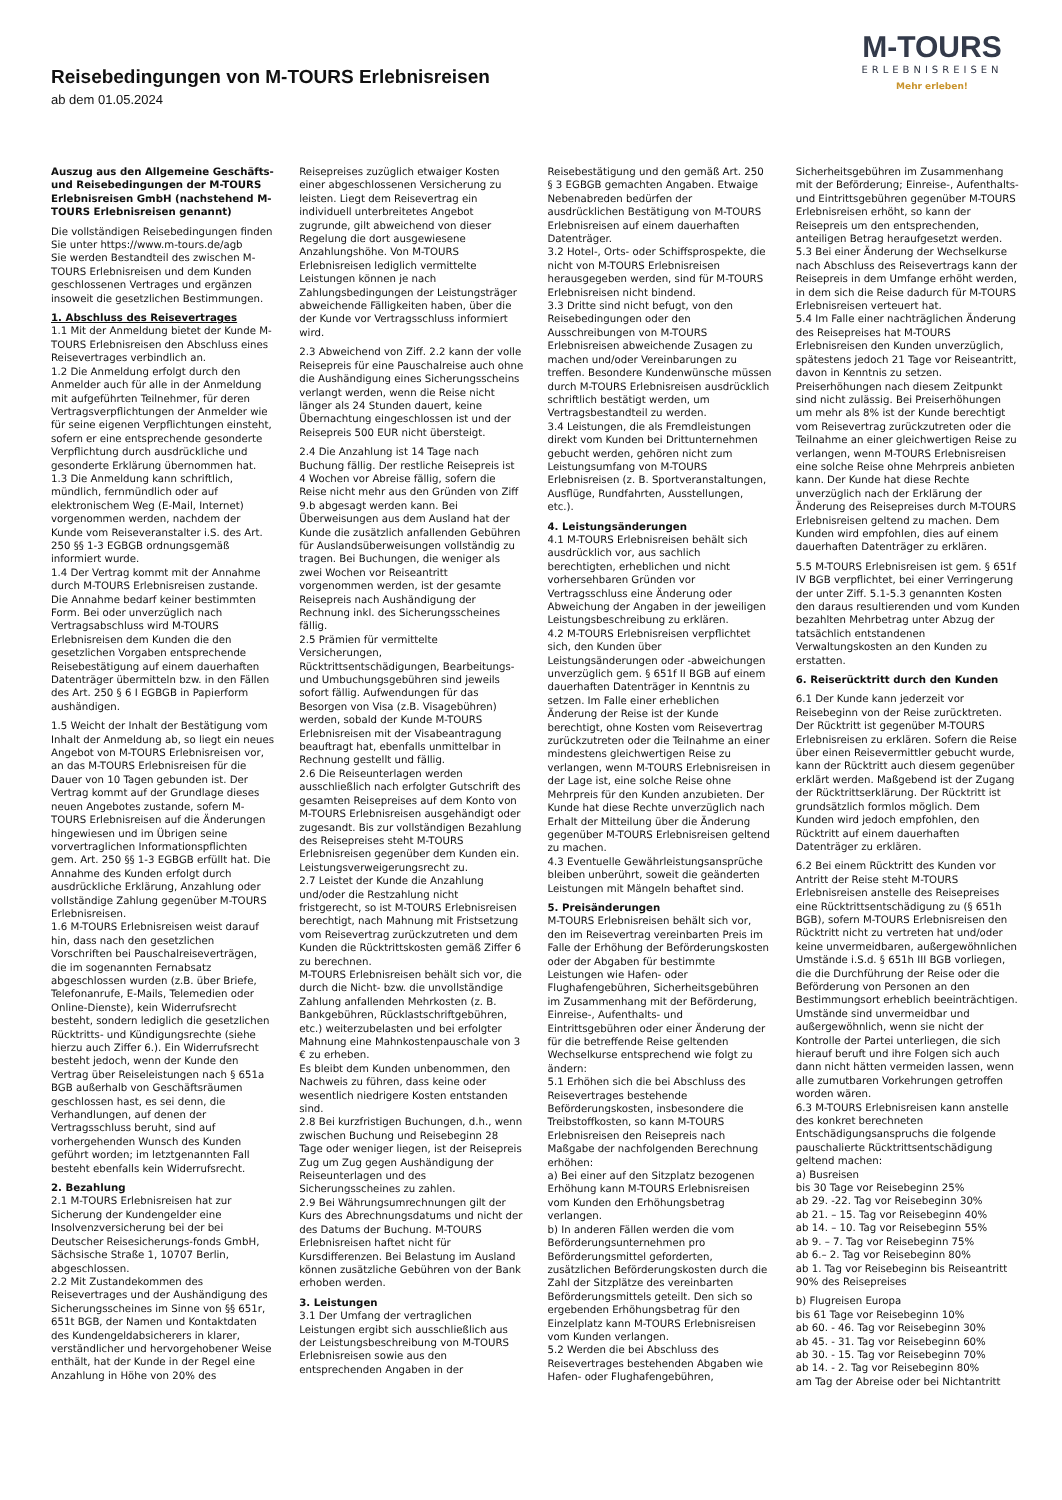Reisebedingungen von M-TOURS Erlebnisreisen
ab dem 01.05.2024
M-TOURS
ERLEBNISREISEN
Mehr erleben!
Auszug aus den Allgemeine Geschäfts- und Reisebedingungen der M-TOURS Erlebnisreisen GmbH (nachstehend M-TOURS Erlebnisreisen genannt)
Die vollständigen Reisebedingungen finden Sie unter https://www.m-tours.de/agb
Sie werden Bestandteil des zwischen M-TOURS Erlebnisreisen und dem Kunden geschlossenen Vertrages und ergänzen insoweit die gesetzlichen Bestimmungen.
1. Abschluss des Reisevertrages
1.1 Mit der Anmeldung bietet der Kunde M-TOURS Erlebnisreisen den Abschluss eines Reisevertrages verbindlich an.
1.2 Die Anmeldung erfolgt durch den Anmelder auch für alle in der Anmeldung mit aufgeführten Teilnehmer, für deren Vertragsverpflichtungen der Anmelder wie für seine eigenen Verpflichtungen einsteht, sofern er eine entsprechende gesonderte Verpflichtung durch ausdrückliche und gesonderte Erklärung übernommen hat.
1.3 Die Anmeldung kann schriftlich, mündlich, fernmündlich oder auf elektronischem Weg (E-Mail, Internet) vorgenommen werden, nachdem der Kunde vom Reiseveranstalter i.S. des Art. 250 §§ 1-3 EGBGB ordnungsgemäß informiert wurde.
1.4 Der Vertrag kommt mit der Annahme durch M-TOURS Erlebnisreisen zustande. Die Annahme bedarf keiner bestimmten Form. Bei oder unverzüglich nach Vertragsabschluss wird M-TOURS Erlebnisreisen dem Kunden die den gesetzlichen Vorgaben entsprechende Reisebestätigung auf einem dauerhaften Datenträger übermitteln bzw. in den Fällen des Art. 250 § 6 I EGBGB in Papierform aushändigen.
1.5 Weicht der Inhalt der Bestätigung vom Inhalt der Anmeldung ab, so liegt ein neues Angebot von M-TOURS Erlebnisreisen vor, an das M-TOURS Erlebnisreisen für die Dauer von 10 Tagen gebunden ist. Der Vertrag kommt auf der Grundlage dieses neuen Angebotes zustande, sofern M-TOURS Erlebnisreisen auf die Änderungen hingewiesen und im Übrigen seine vorvertraglichen Informationspflichten gem. Art. 250 §§ 1-3 EGBGB erfüllt hat. Die Annahme des Kunden erfolgt durch ausdrückliche Erklärung, Anzahlung oder vollständige Zahlung gegenüber M-TOURS Erlebnisreisen.
1.6 M-TOURS Erlebnisreisen weist darauf hin, dass nach den gesetzlichen Vorschriften bei Pauschalreiseverträgen, die im sogenannten Fernabsatz abgeschlossen wurden (z.B. über Briefe, Telefonanrufe, E-Mails, Telemedien oder Online-Dienste), kein Widerrufsrecht besteht, sondern lediglich die gesetzlichen Rücktritts- und Kündigungsrechte (siehe hierzu auch Ziffer 6.). Ein Widerrufsrecht besteht jedoch, wenn der Kunde den Vertrag über Reiseleistungen nach § 651a BGB außerhalb von Geschäftsräumen geschlossen hast, es sei denn, die Verhandlungen, auf denen der Vertragsschluss beruht, sind auf vorhergehenden Wunsch des Kunden geführt worden; im letztgenannten Fall besteht ebenfalls kein Widerrufsrecht.
2. Bezahlung
2.1 M-TOURS Erlebnisreisen hat zur Sicherung der Kundengelder eine Insolvenzversicherung bei der bei Deutscher Reisesicherungs-fonds GmbH, Sächsische Straße 1, 10707 Berlin, abgeschlossen.
2.2 Mit Zustandekommen des Reisevertrages und der Aushändigung des Sicherungsscheines im Sinne von §§ 651r, 651t BGB, der Namen und Kontaktdaten des Kundengeldabsicherers in klarer, verständlicher und hervorgehobener Weise enthält, hat der Kunde in der Regel eine Anzahlung in Höhe von 20% des Reisepreises zuzüglich etwaiger Kosten einer abgeschlossenen Versicherung zu leisten. Liegt dem Reisevertrag ein individuell unterbreitetes Angebot zugrunde, gilt abweichend von dieser Regelung die dort ausgewiesene Anzahlungshöhe. Von M-TOURS Erlebnisreisen lediglich vermittelte Leistungen können je nach Zahlungsbedingungen der Leistungsträger abweichende Fälligkeiten haben, über die der Kunde vor Vertragsschluss informiert wird.
2.3 Abweichend von Ziff. 2.2 kann der volle Reisepreis für eine Pauschalreise auch ohne die Aushändigung eines Sicherungsscheins verlangt werden, wenn die Reise nicht länger als 24 Stunden dauert, keine Übernachtung eingeschlossen ist und der Reisepreis 500 EUR nicht übersteigt.
2.4 Die Anzahlung ist 14 Tage nach Buchung fällig. Der restliche Reisepreis ist 4 Wochen vor Abreise fällig, sofern die Reise nicht mehr aus den Gründen von Ziff 9.b abgesagt werden kann. Bei Überweisungen aus dem Ausland hat der Kunde die zusätzlich anfallenden Gebühren für Auslandsüberweisungen vollständig zu tragen. Bei Buchungen, die weniger als zwei Wochen vor Reiseantritt vorgenommen werden, ist der gesamte Reisepreis nach Aushändigung der Rechnung inkl. des Sicherungsscheines fällig.
2.5 Prämien für vermittelte Versicherungen, Rücktrittsentschädigungen, Bearbeitungs- und Umbuchungsgebühren sind jeweils sofort fällig. Aufwendungen für das Besorgen von Visa (z.B. Visagebühren) werden, sobald der Kunde M-TOURS Erlebnisreisen mit der Visabeantragung beauftragt hat, ebenfalls unmittelbar in Rechnung gestellt und fällig.
2.6 Die Reiseunterlagen werden ausschließlich nach erfolgter Gutschrift des gesamten Reisepreises auf dem Konto von M-TOURS Erlebnisreisen ausgehändigt oder zugesandt. Bis zur vollständigen Bezahlung des Reisepreises steht M-TOURS Erlebnisreisen gegenüber dem Kunden ein. Leistungsverweigerungsrecht zu.
2.7 Leistet der Kunde die Anzahlung und/oder die Restzahlung nicht fristgerecht, so ist M-TOURS Erlebnisreisen berechtigt, nach Mahnung mit Fristsetzung vom Reisevertrag zurückzutreten und dem Kunden die Rücktrittskosten gemäß Ziffer 6 zu berechnen.
M-TOURS Erlebnisreisen behält sich vor, die durch die Nicht- bzw. die unvollständige Zahlung anfallenden Mehrkosten (z. B. Bankgebühren, Rücklastschriftgebühren, etc.) weiterzubelasten und bei erfolgter Mahnung eine Mahnkostenpauschale von 3 € zu erheben.
Es bleibt dem Kunden unbenommen, den Nachweis zu führen, dass keine oder wesentlich niedrigere Kosten entstanden sind.
2.8 Bei kurzfristigen Buchungen, d.h., wenn zwischen Buchung und Reisebeginn 28 Tage oder weniger liegen, ist der Reisepreis Zug um Zug gegen Aushändigung der Reiseunterlagen und des Sicherungsscheines zu zahlen.
2.9 Bei Währungsumrechnungen gilt der Kurs des Abrechnungsdatums und nicht der des Datums der Buchung. M-TOURS Erlebnisreisen haftet nicht für Kursdifferenzen. Bei Belastung im Ausland können zusätzliche Gebühren von der Bank erhoben werden.
3. Leistungen
3.1 Der Umfang der vertraglichen Leistungen ergibt sich ausschließlich aus der Leistungsbeschreibung von M-TOURS Erlebnisreisen sowie aus den entsprechenden Angaben in der Reisebestätigung und den gemäß Art. 250 § 3 EGBGB gemachten Angaben. Etwaige Nebenabreden bedürfen der ausdrücklichen Bestätigung von M-TOURS Erlebnisreisen auf einem dauerhaften Datenträger.
3.2 Hotel-, Orts- oder Schiffsprospekte, die nicht von M-TOURS Erlebnisreisen herausgegeben werden, sind für M-TOURS Erlebnisreisen nicht bindend.
3.3 Dritte sind nicht befugt, von den Reisebedingungen oder den Ausschreibungen von M-TOURS Erlebnisreisen abweichende Zusagen zu machen und/oder Vereinbarungen zu treffen. Besondere Kundenwünsche müssen durch M-TOURS Erlebnisreisen ausdrücklich schriftlich bestätigt werden, um Vertragsbestandteil zu werden.
3.4 Leistungen, die als Fremdleistungen direkt vom Kunden bei Drittunternehmen gebucht werden, gehören nicht zum Leistungsumfang von M-TOURS Erlebnisreisen (z. B. Sportveranstaltungen, Ausflüge, Rundfahrten, Ausstellungen, etc.).
4. Leistungsänderungen
4.1 M-TOURS Erlebnisreisen behält sich ausdrücklich vor, aus sachlich berechtigten, erheblichen und nicht vorhersehbaren Gründen vor Vertragsschluss eine Änderung oder Abweichung der Angaben in der jeweiligen Leistungsbeschreibung zu erklären.
4.2 M-TOURS Erlebnisreisen verpflichtet sich, den Kunden über Leistungsänderungen oder -abweichungen unverzüglich gem. § 651f II BGB auf einem dauerhaften Datenträger in Kenntnis zu setzen. Im Falle einer erheblichen Änderung der Reise ist der Kunde berechtigt, ohne Kosten vom Reisevertrag zurückzutreten oder die Teilnahme an einer mindestens gleichwertigen Reise zu verlangen, wenn M-TOURS Erlebnisreisen in der Lage ist, eine solche Reise ohne Mehrpreis für den Kunden anzubieten. Der Kunde hat diese Rechte unverzüglich nach Erhalt der Mitteilung über die Änderung gegenüber M-TOURS Erlebnisreisen geltend zu machen.
4.3 Eventuelle Gewährleistungsansprüche bleiben unberührt, soweit die geänderten Leistungen mit Mängeln behaftet sind.
5. Preisänderungen
M-TOURS Erlebnisreisen behält sich vor, den im Reisevertrag vereinbarten Preis im Falle der Erhöhung der Beförderungskosten oder der Abgaben für bestimmte Leistungen wie Hafen- oder Flughafengebühren, Sicherheitsgebühren im Zusammenhang mit der Beförderung, Einreise-, Aufenthalts- und Eintrittsgebühren oder einer Änderung der für die betreffende Reise geltenden Wechselkurse entsprechend wie folgt zu ändern:
5.1 Erhöhen sich die bei Abschluss des Reisevertrages bestehende Beförderungskosten, insbesondere die Treibstoffkosten, so kann M-TOURS Erlebnisreisen den Reisepreis nach Maßgabe der nachfolgenden Berechnung erhöhen:
a) Bei einer auf den Sitzplatz bezogenen Erhöhung kann M-TOURS Erlebnisreisen vom Kunden den Erhöhungsbetrag verlangen.
b) In anderen Fällen werden die vom Beförderungsunternehmen pro Beförderungsmittel geforderten, zusätzlichen Beförderungskosten durch die Zahl der Sitzplätze des vereinbarten Beförderungsmittels geteilt. Den sich so ergebenden Erhöhungsbetrag für den Einzelplatz kann M-TOURS Erlebnisreisen vom Kunden verlangen.
5.2 Werden die bei Abschluss des Reisevertrages bestehenden Abgaben wie Hafen- oder Flughafengebühren, Sicherheitsgebühren im Zusammenhang mit der Beförderung; Einreise-, Aufenthalts- und Eintrittsgebühren gegenüber M-TOURS Erlebnisreisen erhöht, so kann der Reisepreis um den entsprechenden, anteiligen Betrag heraufgesetzt werden.
5.3 Bei einer Änderung der Wechselkurse nach Abschluss des Reisevertrags kann der Reisepreis in dem Umfange erhöht werden, in dem sich die Reise dadurch für M-TOURS Erlebnisreisen verteuert hat.
5.4 Im Falle einer nachträglichen Änderung des Reisepreises hat M-TOURS Erlebnisreisen den Kunden unverzüglich, spätestens jedoch 21 Tage vor Reiseantritt, davon in Kenntnis zu setzen. Preiserhöhungen nach diesem Zeitpunkt sind nicht zulässig. Bei Preiserhöhungen um mehr als 8% ist der Kunde berechtigt vom Reisevertrag zurückzutreten oder die Teilnahme an einer gleichwertigen Reise zu verlangen, wenn M-TOURS Erlebnisreisen eine solche Reise ohne Mehrpreis anbieten kann. Der Kunde hat diese Rechte unverzüglich nach der Erklärung der Änderung des Reisepreises durch M-TOURS Erlebnisreisen geltend zu machen. Dem Kunden wird empfohlen, dies auf einem dauerhaften Datenträger zu erklären.
5.5 M-TOURS Erlebnisreisen ist gem. § 651f IV BGB verpflichtet, bei einer Verringerung der unter Ziff. 5.1-5.3 genannten Kosten den daraus resultierenden und vom Kunden bezahlten Mehrbetrag unter Abzug der tatsächlich entstandenen Verwaltungskosten an den Kunden zu erstatten.
6. Reiserücktritt durch den Kunden
6.1 Der Kunde kann jederzeit vor Reisebeginn von der Reise zurücktreten. Der Rücktritt ist gegenüber M-TOURS Erlebnisreisen zu erklären. Sofern die Reise über einen Reisevermittler gebucht wurde, kann der Rücktritt auch diesem gegenüber erklärt werden. Maßgebend ist der Zugang der Rücktrittserklärung. Der Rücktritt ist grundsätzlich formlos möglich. Dem Kunden wird jedoch empfohlen, den Rücktritt auf einem dauerhaften Datenträger zu erklären.
6.2 Bei einem Rücktritt des Kunden vor Antritt der Reise steht M-TOURS Erlebnisreisen anstelle des Reisepreises eine Rücktrittsentschädigung zu (§ 651h BGB), sofern M-TOURS Erlebnisreisen den Rücktritt nicht zu vertreten hat und/oder keine unvermeidbaren, außergewöhnlichen Umstände i.S.d. § 651h III BGB vorliegen, die die Durchführung der Reise oder die Beförderung von Personen an den Bestimmungsort erheblich beeinträchtigen. Umstände sind unvermeidbar und außergewöhnlich, wenn sie nicht der Kontrolle der Partei unterliegen, die sich hierauf beruft und ihre Folgen sich auch dann nicht hätten vermeiden lassen, wenn alle zumutbaren Vorkehrungen getroffen worden wären.
6.3 M-TOURS Erlebnisreisen kann anstelle des konkret berechneten Entschädigungsanspruchs die folgende pauschalierte Rücktrittsentschädigung geltend machen:
a) Busreisen
bis 30 Tage vor Reisebeginn 25%
ab 29. -22. Tag vor Reisebeginn 30%
ab 21. – 15. Tag vor Reisebeginn 40%
ab 14. – 10. Tag vor Reisebeginn 55%
ab 9. – 7. Tag vor Reisebeginn 75%
ab 6.– 2. Tag vor Reisebeginn 80%
ab 1. Tag vor Reisebeginn bis Reiseantritt 90% des Reisepreises
b) Flugreisen Europa
bis 61 Tage vor Reisebeginn 10%
ab 60. - 46. Tag vor Reisebeginn 30%
ab 45. - 31. Tag vor Reisebeginn 60%
ab 30. - 15. Tag vor Reisebeginn 70%
ab 14. - 2. Tag vor Reisebeginn 80%
am Tag der Abreise oder bei Nichtantritt